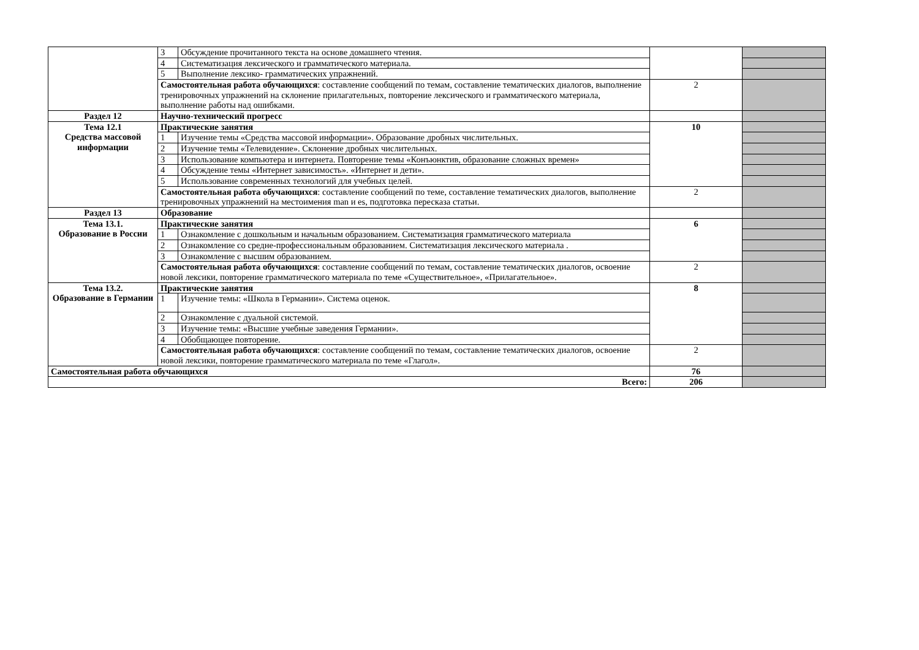| | 3 | Обсуждение прочитанного текста на основе домашнего чтения. | | |
| | 4 | Систематизация лексического и грамматического материала. | | |
| | 5 | Выполнение лексико- грамматических упражнений. | | |
| | Самостоятельная работа обучающихся : составление сообщений по темам, составление тематических диалогов, выполнение тренировочных упражнений на склонение прилагательных, повторение лексического и грамматического материала, выполнение работы над ошибками. | | 2 | |
| Раздел 12 | Научно-технический прогресс | | | |
| Тема 12.1 Средства массовой информации | Практические занятия | | 10 | |
| | 1 | Изучение темы «Средства массовой информации». Образование дробных числительных. | | |
| | 2 | Изучение темы «Телевидение». Склонение дробных числительных. | | |
| | 3 | Использование компьютера и интернета. Повторение темы «Конъюнктив, образование сложных времен» | | |
| | 4 | Обсуждение темы «Интернет зависимость». «Интернет и дети». | | |
| | 5 | Использование современных технологий для учебных целей. | | |
| | Самостоятельная работа обучающихся : составление сообщений по теме, составление тематических диалогов, выполнение тренировочных упражнений на местоимения man и es, подготовка пересказа статьи. | | 2 | |
| Раздел 13 | Образование | | | |
| Тема 13.1. Образование в России | Практические занятия | | 6 | |
| | 1 | Ознакомление с дошкольным и начальным образованием. Систематизация грамматического материала | | |
| | 2 | Ознакомление со средне-профессиональным образованием. Систематизация лексического материала . | | |
| | 3 | Ознакомление с высшим образованием. | | |
| | Самостоятельная работа обучающихся : составление сообщений по темам, составление тематических диалогов, освоение новой лексики, повторение грамматического материала по теме «Существительное», «Прилагательное». | | 2 | |
| Тема 13.2. Образование в Германии | Практические занятия | | 8 | |
| | 1 | Изучение темы: «Школа в Германии». Система оценок. | | |
| | 2 | Ознакомление с дуальной системой. | | |
| | 3 | Изучение темы: «Высшие учебные заведения Германии». | | |
| | 4 | Обобщающее повторение. | | |
| | Самостоятельная работа обучающихся : составление сообщений по темам, составление тематических диалогов, освоение новой лексики, повторение грамматического материала по теме «Глагол». | | 2 | |
| Самостоятельная работа обучающихся | | | 76 | |
| Всего: | | | 206 | |